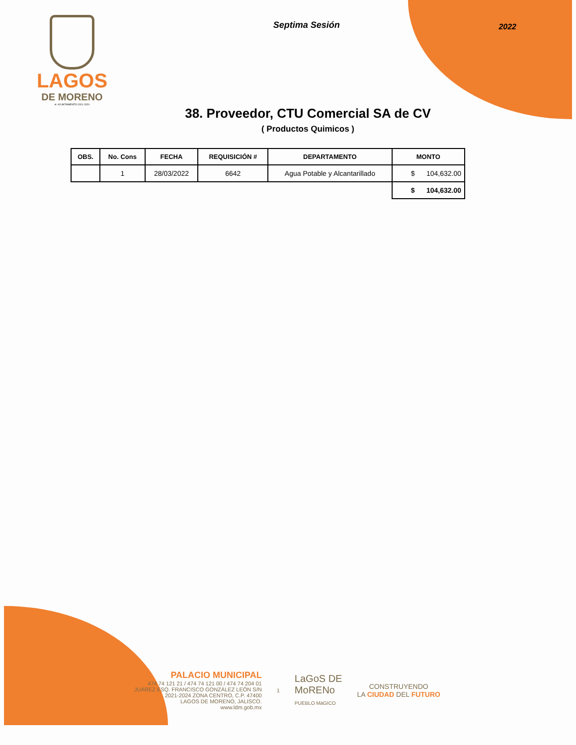LAGOS
DE MORENO
H. AYUNTAMIENTO 2021-2024
Septima Sesión
2022
38. Proveedor, CTU Comercial SA de CV
( Productos Quimicos )
| OBS. | No. Cons | FECHA | REQUISICIÓN # | DEPARTAMENTO | MONTO |
| --- | --- | --- | --- | --- | --- |
| | 1 | 28/03/2022 | 6642 | Agua Potable y Alcantarillado | $ 104,632.00 |
| | | | | | $ 104,632.00 |
PALACIO MUNICIPAL
474 74 121 21 / 474 74 121 00 / 474 74 204 01
JUÁREZ ESQ. FRANCISCO GONZÁLEZ LEÓN S/N
2021-2024 ZONA CENTRO, C.P. 47400
LAGOS DE MORENO, JALISCO.
www.ldm.gob.mx
1
LaGoS DE
MoRENo
PUEBLO MáGICO
CONSTRUYENDO
LA CIUDAD DEL FUTURO